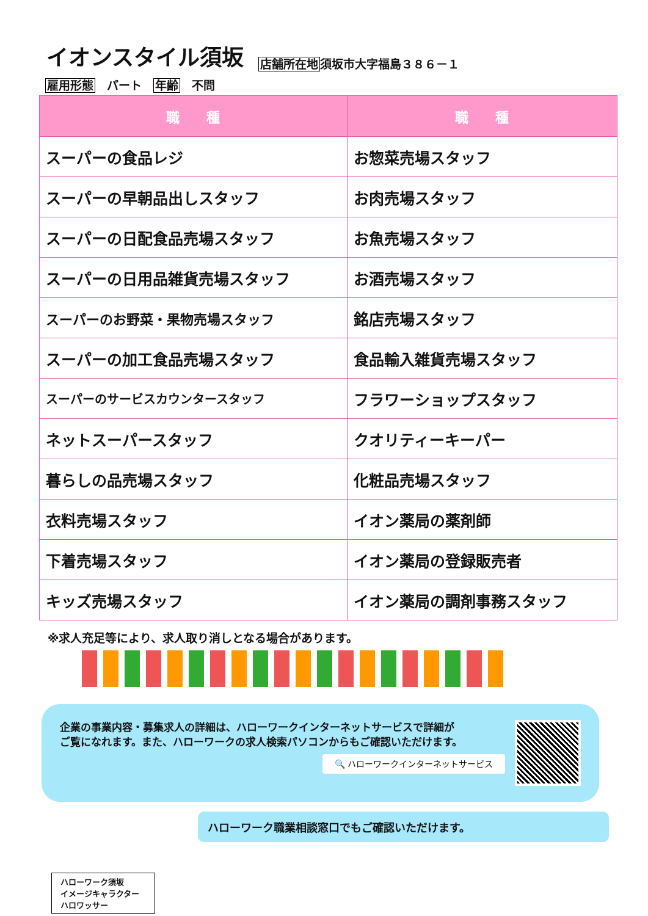イオンスタイル須坂
店舗所在地須坂市大字福島３８６－１
雇用形態　パート　年齢　不問
| 職 種 | 職 種 |
| --- | --- |
| スーパーの食品レジ | お惣菜売場スタッフ |
| スーパーの早朝品出しスタッフ | お肉売場スタッフ |
| スーパーの日配食品売場スタッフ | お魚売場スタッフ |
| スーパーの日用品雑貨売場スタッフ | お酒売場スタッフ |
| スーパーのお野菜・果物売場スタッフ | 銘店売場スタッフ |
| スーパーの加工食品売場スタッフ | 食品輸入雑貨売場スタッフ |
| スーパーのサービスカウンタースタッフ | フラワーショップスタッフ |
| ネットスーパースタッフ | クオリティーキーパー |
| 暮らしの品売場スタッフ | 化粧品売場スタッフ |
| 衣料売場スタッフ | イオン薬局の薬剤師 |
| 下着売場スタッフ | イオン薬局の登録販売者 |
| キッズ売場スタッフ | イオン薬局の調剤事務スタッフ |
※求人充足等により、求人取り消しとなる場合があります。
企業の事業内容・募集求人の詳細は、ハローワークインターネットサービスで詳細が
ご覧になれます。また、ハローワークの求人検索パソコンからもご確認いただけます。
🔍 ハローワークインターネットサービス
ハローワーク職業相談窓口でもご確認いただけます。
ハローワーク須坂
イメージキャラクター
ハロワッサー